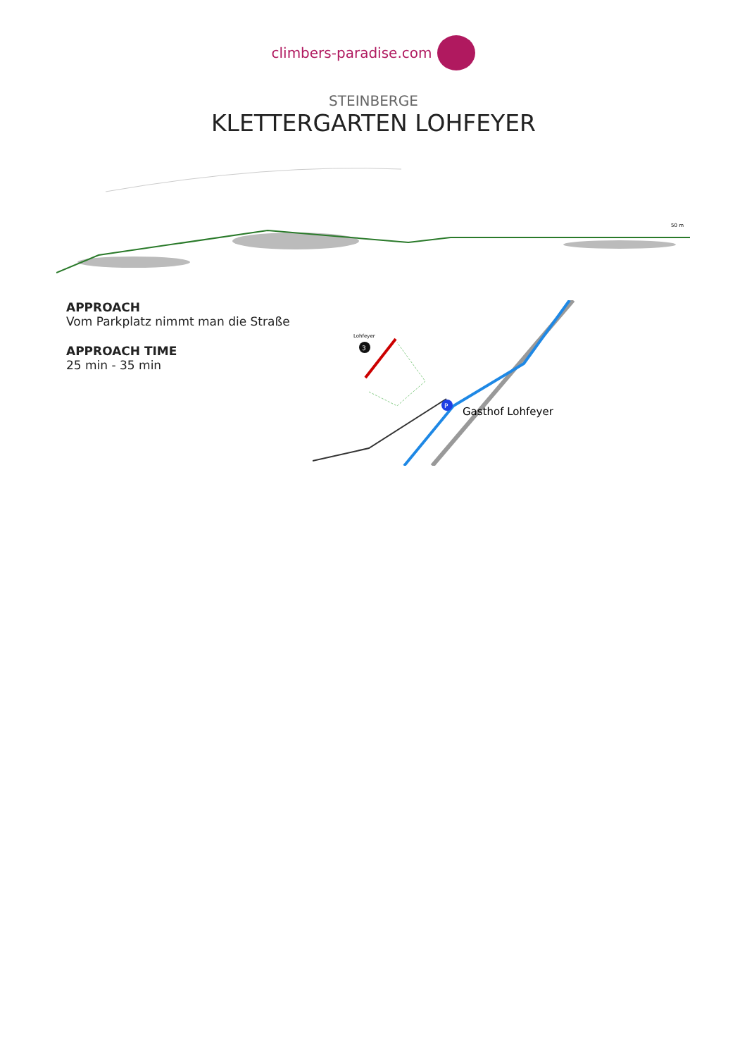climbers-paradise.com
STEINBERGE
KLETTERGARTEN LOHFEYER
50 m
APPROACH
Vom Parkplatz nimmt man die Straße
APPROACH TIME
25 min - 35 min
3
Lohfeyer
P
Gasthof Lohfeyer